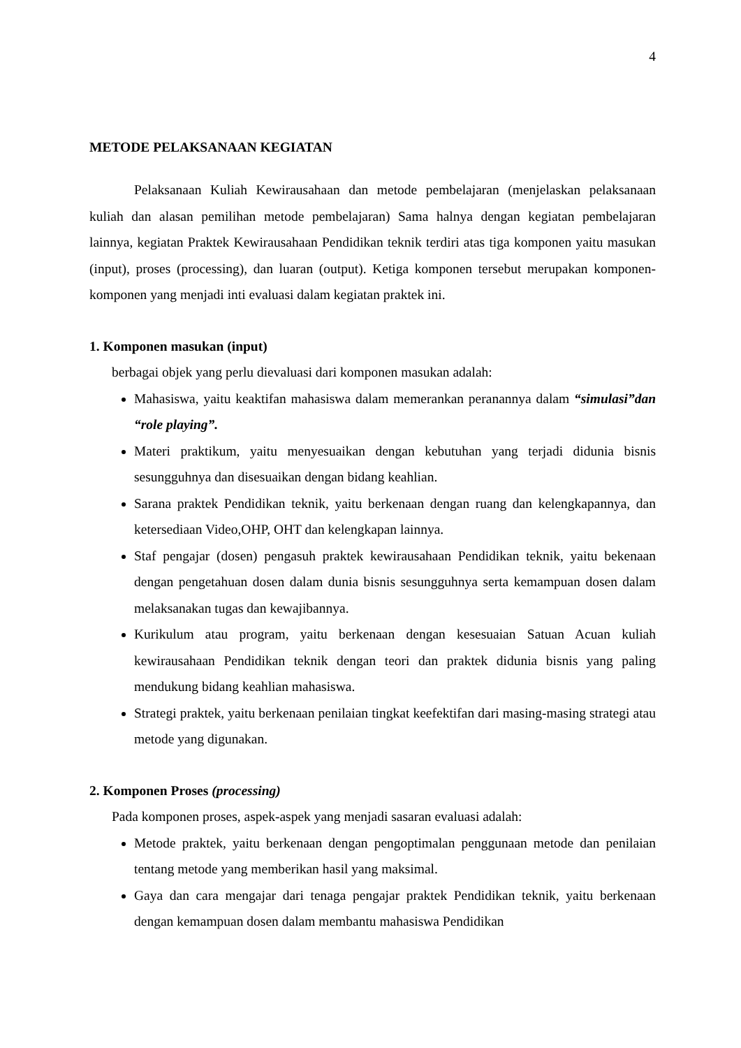4
METODE PELAKSANAAN KEGIATAN
Pelaksanaan Kuliah Kewirausahaan dan metode pembelajaran (menjelaskan pelaksanaan kuliah dan alasan pemilihan metode pembelajaran) Sama halnya dengan kegiatan pembelajaran lainnya, kegiatan Praktek Kewirausahaan Pendidikan teknik terdiri atas tiga komponen yaitu masukan (input), proses (processing), dan luaran (output). Ketiga komponen tersebut merupakan komponen-komponen yang menjadi inti evaluasi dalam kegiatan praktek ini.
1. Komponen masukan (input)
berbagai objek yang perlu dievaluasi dari komponen masukan adalah:
Mahasiswa, yaitu keaktifan mahasiswa dalam memerankan peranannya dalam “simulasi”dan “role playing”.
Materi praktikum, yaitu menyesuaikan dengan kebutuhan yang terjadi didunia bisnis sesungguhnya dan disesuaikan dengan bidang keahlian.
Sarana praktek Pendidikan teknik, yaitu berkenaan dengan ruang dan kelengkapannya, dan ketersediaan Video,OHP, OHT dan kelengkapan lainnya.
Staf pengajar (dosen) pengasuh praktek kewirausahaan Pendidikan teknik, yaitu bekenaan dengan pengetahuan dosen dalam dunia bisnis sesungguhnya serta kemampuan dosen dalam melaksanakan tugas dan kewajibannya.
Kurikulum atau program, yaitu berkenaan dengan kesesuaian Satuan Acuan kuliah kewirausahaan Pendidikan teknik dengan teori dan praktek didunia bisnis yang paling mendukung bidang keahlian mahasiswa.
Strategi praktek, yaitu berkenaan penilaian tingkat keefektifan dari masing-masing strategi atau metode yang digunakan.
2. Komponen Proses (processing)
Pada komponen proses, aspek-aspek yang menjadi sasaran evaluasi adalah:
Metode praktek, yaitu berkenaan dengan pengoptimalan penggunaan metode dan penilaian tentang metode yang memberikan hasil yang maksimal.
Gaya dan cara mengajar dari tenaga pengajar praktek Pendidikan teknik, yaitu berkenaan dengan kemampuan dosen dalam membantu mahasiswa Pendidikan